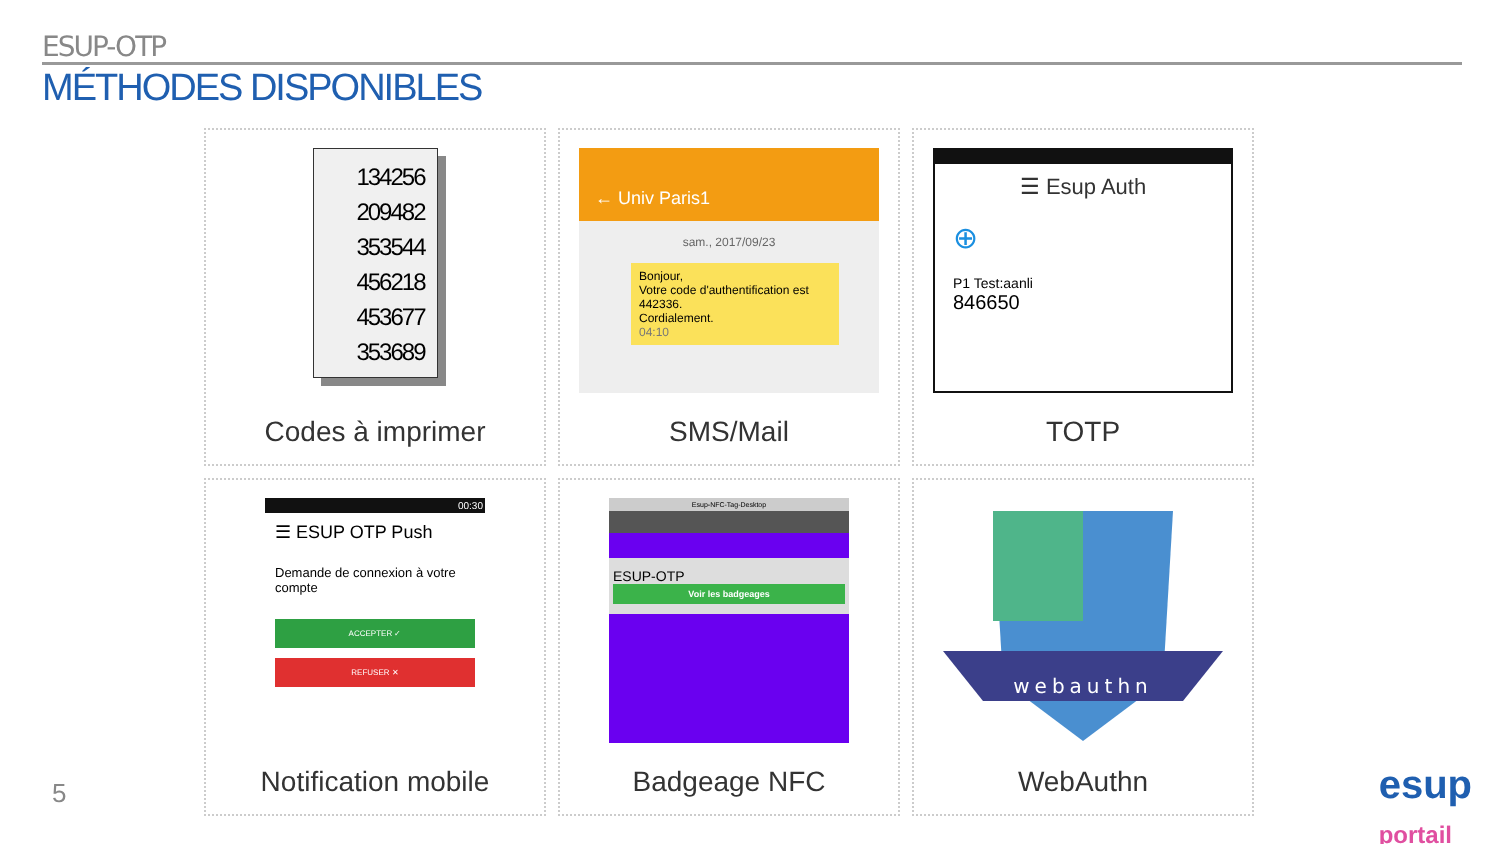ESUP-OTP
MÉTHODES DISPONIBLES
134256
209482
353544
456218
453677
353689
Codes à imprimer
← Univ Paris1
sam., 2017/09/23
Bonjour,
Votre code d'authentification est 442336.
Cordialement.
04:10
SMS/Mail
☰ Esup Auth
⊕
P1 Test:aanli
846650
TOTP
00:30
☰ ESUP OTP Push
Demande de connexion à votre compte
ACCEPTER ✓
REFUSER ✕
Notification mobile
Esup-NFC-Tag-Desktop
ESUP-OTP
Voir les badgeages
Badgeage NFC
webauthn
WebAuthn
5
esup
portail